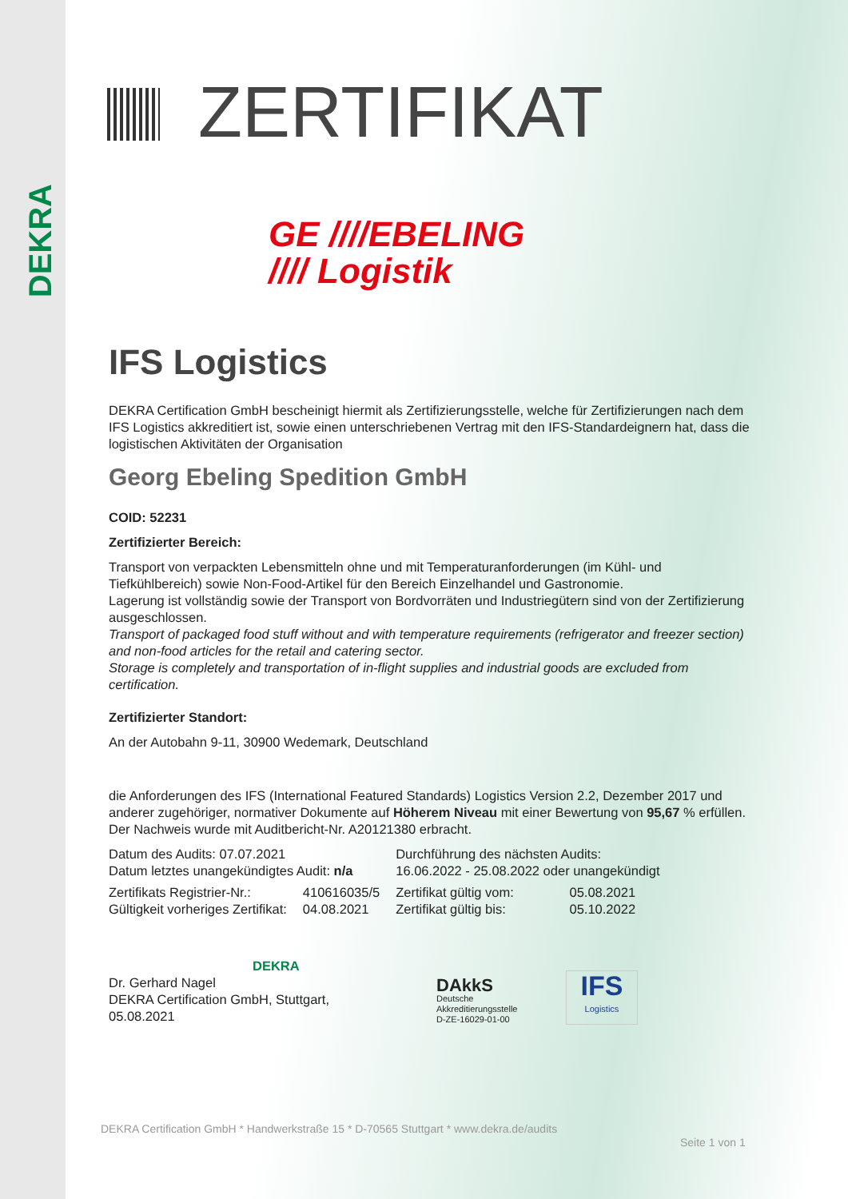DEKRA
ZERTIFIKAT
GE ////EBELING
//// Logistik
IFS Logistics
DEKRA Certification GmbH bescheinigt hiermit als Zertifizierungsstelle, welche für Zertifizierungen nach dem IFS Logistics akkreditiert ist, sowie einen unterschriebenen Vertrag mit den IFS-Standardeignern hat, dass die logistischen Aktivitäten der Organisation
Georg Ebeling Spedition GmbH
COID: 52231
Zertifizierter Bereich:
Transport von verpackten Lebensmitteln ohne und mit Temperaturanforderungen (im Kühl- und Tiefkühlbereich) sowie Non-Food-Artikel für den Bereich Einzelhandel und Gastronomie.
Lagerung ist vollständig sowie der Transport von Bordvorräten und Industriegütern sind von der Zertifizierung ausgeschlossen.
Transport of packaged food stuff without and with temperature requirements (refrigerator and freezer section) and non-food articles for the retail and catering sector.
Storage is completely and transportation of in-flight supplies and industrial goods are excluded from certification.
Zertifizierter Standort:
An der Autobahn 9-11, 30900 Wedemark, Deutschland
die Anforderungen des IFS (International Featured Standards) Logistics Version 2.2, Dezember 2017 und anderer zugehöriger, normativer Dokumente auf Höherem Niveau mit einer Bewertung von 95,67 % erfüllen. Der Nachweis wurde mit Auditbericht-Nr. A20121380 erbracht.
| Datum des Audits: 07.07.2021 Datum letztes unangekündigtes Audit: n/a | | Durchführung des nächsten Audits: 16.06.2022 - 25.08.2022 oder unangekündigt | |
| Zertifikats Registrier-Nr.: Gültigkeit vorheriges Zertifikat: | 410616035/5 04.08.2021 | Zertifikat gültig vom: Zertifikat gültig bis: | 05.08.2021 05.10.2022 |
DEKRA
Dr. Gerhard Nagel
DEKRA Certification GmbH, Stuttgart, 05.08.2021
DAkkS
Deutsche
Akkreditierungsstelle
D-ZE-16029-01-00
IFS
Logistics
DEKRA Certification GmbH * Handwerkstraße 15 * D-70565 Stuttgart * www.dekra.de/audits
Seite 1 von 1